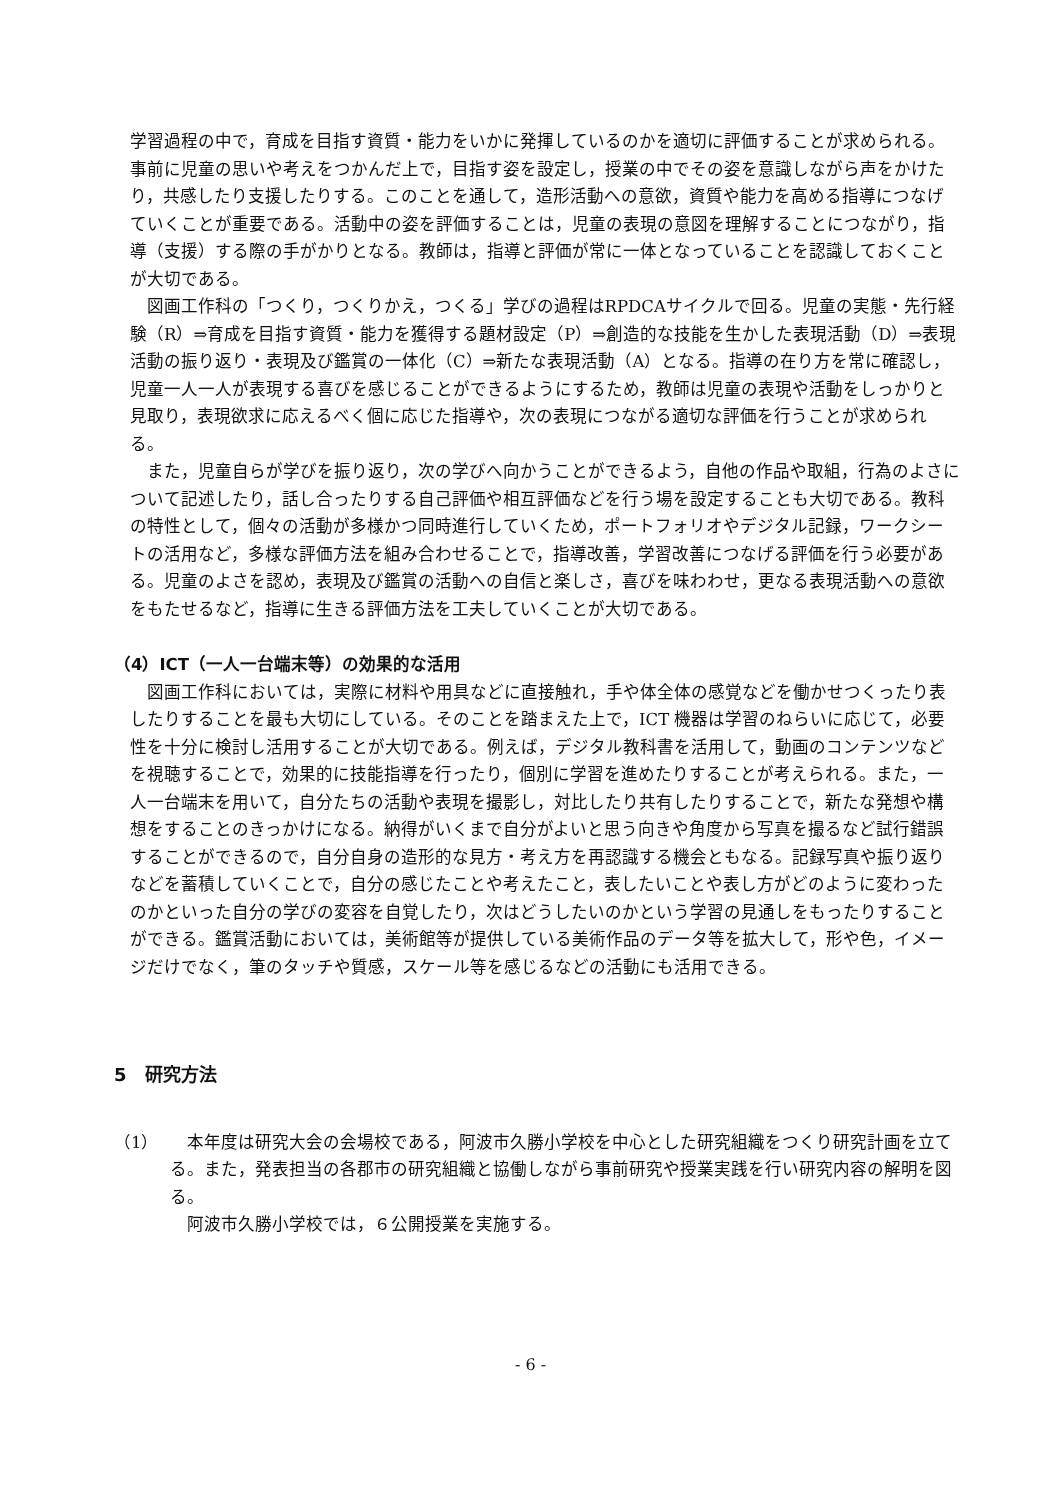学習過程の中で，育成を目指す資質・能力をいかに発揮しているのかを適切に評価することが求められる。事前に児童の思いや考えをつかんだ上で，目指す姿を設定し，授業の中でその姿を意識しながら声をかけたり，共感したり支援したりする。このことを通して，造形活動への意欲，資質や能力を高める指導につなげていくことが重要である。活動中の姿を評価することは，児童の表現の意図を理解することにつながり，指導（支援）する際の手がかりとなる。教師は，指導と評価が常に一体となっていることを認識しておくことが大切である。
図画工作科の「つくり，つくりかえ，つくる」学びの過程はRPDCAサイクルで回る。児童の実態・先行経験（R）⇒育成を目指す資質・能力を獲得する題材設定（P）⇒創造的な技能を生かした表現活動（D）⇒表現活動の振り返り・表現及び鑑賞の一体化（C）⇒新たな表現活動（A）となる。指導の在り方を常に確認し，児童一人一人が表現する喜びを感じることができるようにするため，教師は児童の表現や活動をしっかりと見取り，表現欲求に応えるべく個に応じた指導や，次の表現につながる適切な評価を行うことが求められる。
また，児童自らが学びを振り返り，次の学びへ向かうことができるよう，自他の作品や取組，行為のよさについて記述したり，話し合ったりする自己評価や相互評価などを行う場を設定することも大切である。教科の特性として，個々の活動が多様かつ同時進行していくため，ポートフォリオやデジタル記録，ワークシートの活用など，多様な評価方法を組み合わせることで，指導改善，学習改善につなげる評価を行う必要がある。児童のよさを認め，表現及び鑑賞の活動への自信と楽しさ，喜びを味わわせ，更なる表現活動への意欲をもたせるなど，指導に生きる評価方法を工夫していくことが大切である。
（4）ICT（一人一台端末等）の効果的な活用
図画工作科においては，実際に材料や用具などに直接触れ，手や体全体の感覚などを働かせつくったり表したりすることを最も大切にしている。そのことを踏まえた上で，ICT 機器は学習のねらいに応じて，必要性を十分に検討し活用することが大切である。例えば，デジタル教科書を活用して，動画のコンテンツなどを視聴することで，効果的に技能指導を行ったり，個別に学習を進めたりすることが考えられる。また，一人一台端末を用いて，自分たちの活動や表現を撮影し，対比したり共有したりすることで，新たな発想や構想をすることのきっかけになる。納得がいくまで自分がよいと思う向きや角度から写真を撮るなど試行錯誤することができるので，自分自身の造形的な見方・考え方を再認識する機会ともなる。記録写真や振り返りなどを蓄積していくことで，自分の感じたことや考えたこと，表したいことや表し方がどのように変わったのかといった自分の学びの変容を自覚したり，次はどうしたいのかという学習の見通しをもったりすることができる。鑑賞活動においては，美術館等が提供している美術作品のデータ等を拡大して，形や色，イメージだけでなく，筆のタッチや質感，スケール等を感じるなどの活動にも活用できる。
5　研究方法
（1） 本年度は研究大会の会場校である，阿波市久勝小学校を中心とした研究組織をつくり研究計画を立てる。また，発表担当の各郡市の研究組織と協働しながら事前研究や授業実践を行い研究内容の解明を図る。
阿波市久勝小学校では，６公開授業を実施する。
- 6 -